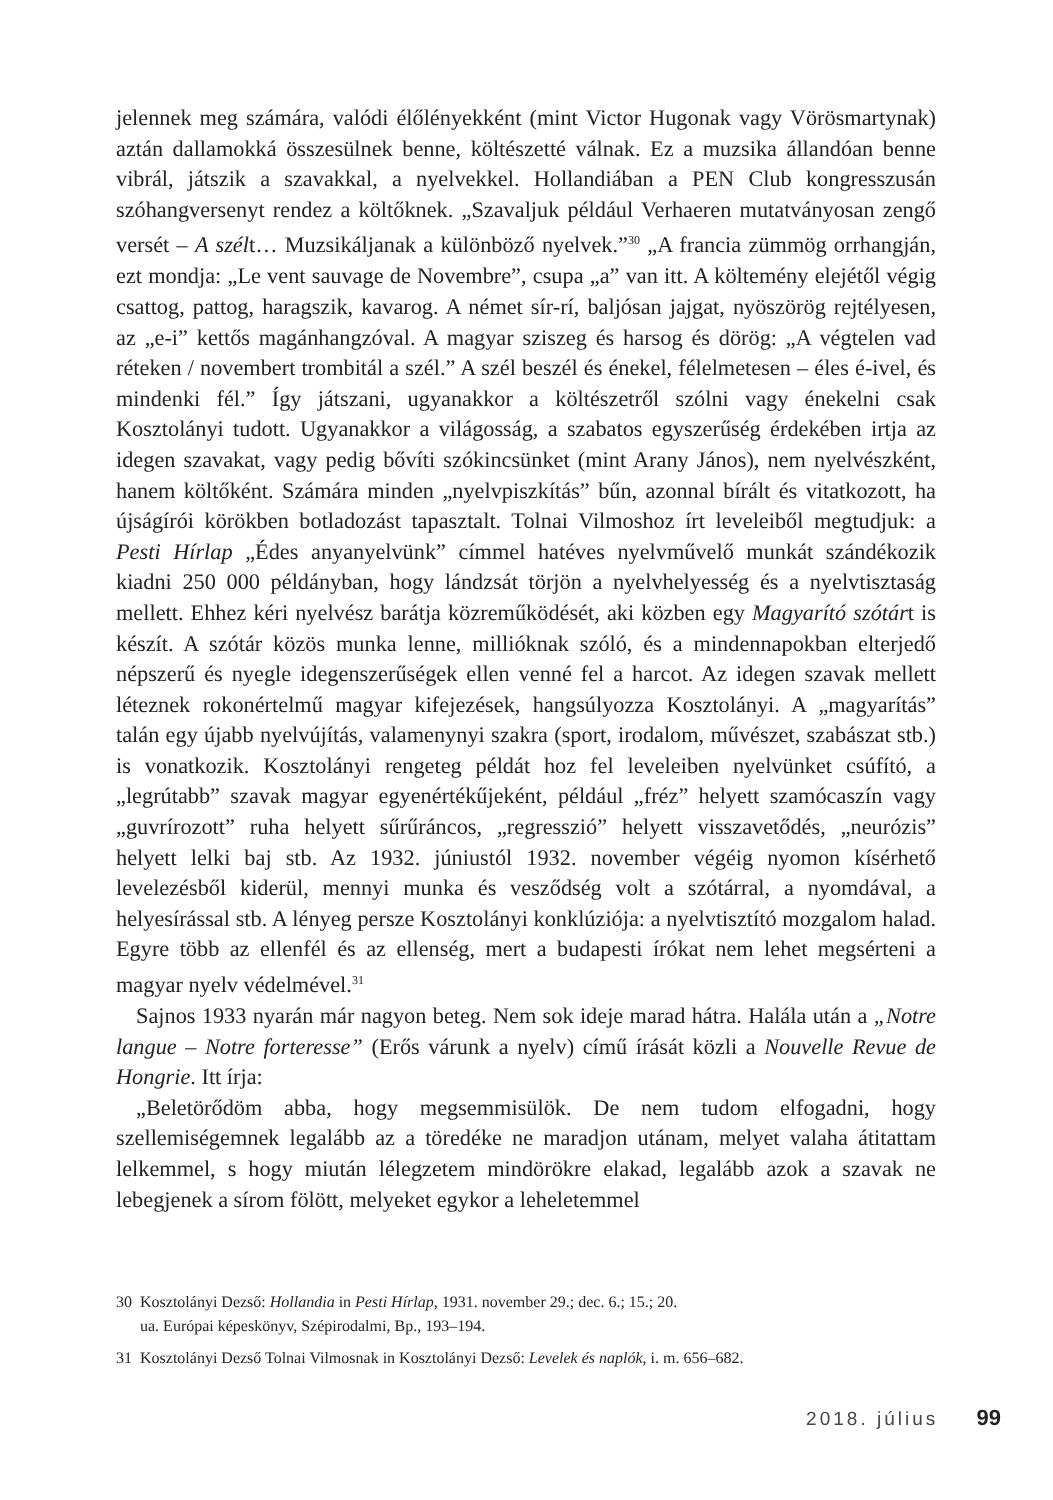jelennek meg számára, valódi élőlényekként (mint Victor Hugonak vagy Vörösmartynak) aztán dallamokká összesülnek benne, költészetté válnak. Ez a muzsika állandóan benne vibrál, játszik a szavakkal, a nyelvekkel. Hollandiában a PEN Club kongresszusán szóhangversenyt rendez a költőknek. „Szavaljuk például Verhaeren mutatványosan zengő versét – A szélt… Muzsikáljanak a különböző nyelvek.”<sup>30</sup> „A francia zümmög orrhangján, ezt mondja: „Le vent sauvage de Novembre”, csupa „a” van itt. A költemény elejétől végig csattog, pattog, haragszik, kavarog. A német sír-rí, baljósan jajgat, nyöszörög rejtélyesen, az „e-i” kettős magánhangzóval. A magyar sziszeg és harsog és dörög: „A végtelen vad réteken / novembert trombitál a szél.” A szél beszél és énekel, félelmetesen – éles é-ivel, és mindenki fél.” Így játszani, ugyanakkor a költészetről szólni vagy énekelni csak Kosztolányi tudott. Ugyanakkor a világosság, a szabatos egyszerűség érdekében irtja az idegen szavakat, vagy pedig bővíti szókincsünket (mint Arany János), nem nyelvészként, hanem költőként. Számára minden „nyelvpiszkítás” bűn, azonnal bírált és vitatkozott, ha újságírói körökben botladozást tapasztalt. Tolnai Vilmoshoz írt leveleiből megtudjuk: a Pesti Hírlap „Édes anyanyelvünk” címmel hatéves nyelvművelő munkát szándékozik kiadni 250 000 példányban, hogy lándzsát törjön a nyelvhelyesség és a nyelvtisztaság mellett. Ehhez kéri nyelvész barátja közreműködését, aki közben egy Magyarító szótárt is készít. A szótár közös munka lenne, millióknak szóló, és a mindennapokban elterjedő népszerű és nyegle idegenszerűségek ellen venné fel a harcot. Az idegen szavak mellett léteznek rokonértelmű magyar kifejezések, hangsúlyozza Kosztolányi. A „magyarítás” talán egy újabb nyelvújítás, valamenynyi szakra (sport, irodalom, művészet, szabászat stb.) is vonatkozik. Kosztolányi rengeteg példát hoz fel leveleiben nyelvünket csúfító, a „legrútabb” szavak magyar egyenértékűjeként, például „fréz” helyett szamócaszín vagy „guvrírozott” ruha helyett sűrűráncos, „regresszió” helyett visszavetődés, „neurózis” helyett lelki baj stb. Az 1932. júniustól 1932. november végéig nyomon kísérhető levelezésből kiderül, mennyi munka és vesződség volt a szótárral, a nyomdával, a helyesírással stb. A lényeg persze Kosztolányi konklúziója: a nyelvtisztító mozgalom halad. Egyre több az ellenfél és az ellenség, mert a budapesti írókat nem lehet megsérteni a magyar nyelv védelmével.<sup>31</sup>
Sajnos 1933 nyarán már nagyon beteg. Nem sok ideje marad hátra. Halála után a „Notre langue – Notre forteresse” (Erős várunk a nyelv) című írását közli a Nouvelle Revue de Hongrie. Itt írja:
„Beletörődöm abba, hogy megsemmisülök. De nem tudom elfogadni, hogy szellemiségemnek legalább az a töredéke ne maradjon utánam, melyet valaha átitattam lelkemmel, s hogy miután lélegzetem mindörökre elakad, legalább azok a szavak ne lebegjenek a sírom fölött, melyeket egykor a leheletemmel
30 Kosztolányi Dezső: Hollandia in Pesti Hírlap, 1931. november 29.; dec. 6.; 15.; 20.
ua. Európai képeskönyv, Szépirodalmi, Bp., 193–194.
31 Kosztolányi Dezső Tolnai Vilmosnak in Kosztolányi Dezső: Levelek és naplók, i. m. 656–682.
2018. július 99